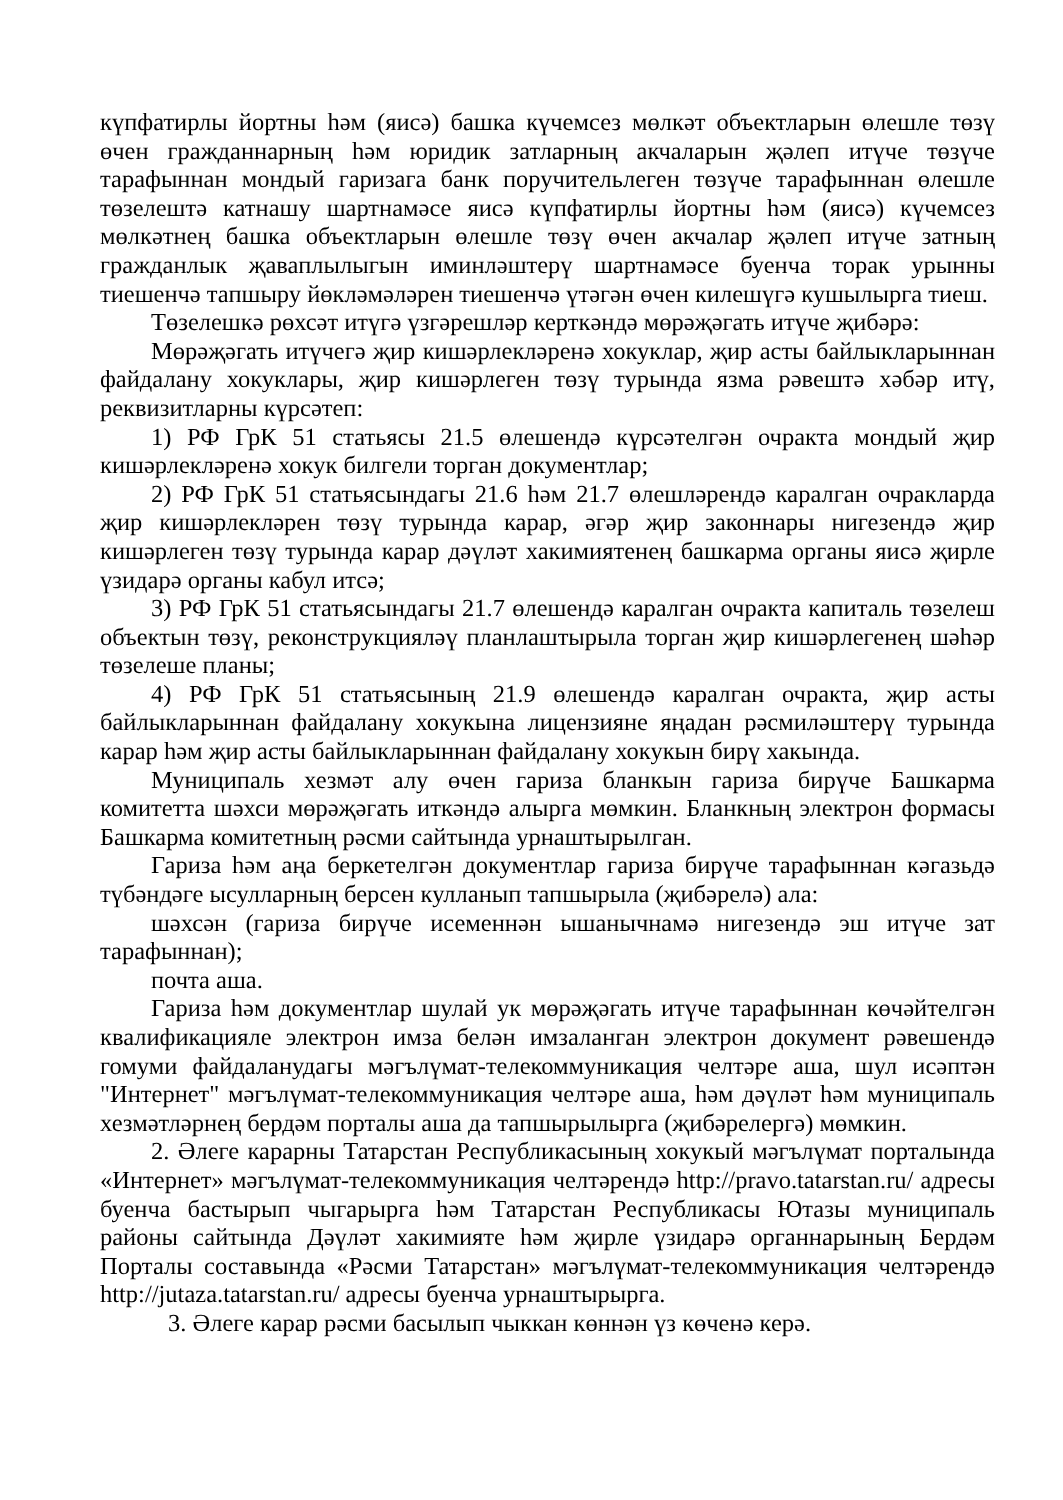күпфатирлы йортны һәм (яисә) башка күчемсез мөлкәт объектларын өлешле төзү өчен гражданнарның һәм юридик затларның акчаларын җәлеп итүче төзүче тарафыннан мондый гаризага банк поручительлеген төзүче тарафыннан өлешле төзелештә катнашу шартнамәсе яисә күпфатирлы йортны һәм (яисә) күчемсез мөлкәтнең башка объектларын өлешле төзү өчен акчалар җәлеп итүче затның гражданлык җаваплылыгын иминләштерү шартнамәсе буенча торак урынны тиешенчә тапшыру йөкләмәләрен тиешенчә үтәгән өчен килешүгә кушылырга тиеш.
Төзелешкә рөхсәт итүгә үзгәрешләр керткәндә мөрәҗәгать итүче җибәрә:
Мөрәҗәгать итүчегә җир кишәрлекләренә хокуклар, җир асты байлыкларыннан файдалану хокуклары, җир кишәрлеген төзү турында язма рәвештә хәбәр итү, реквизитларны күрсәтеп:
1) РФ ГрК 51 статьясы 21.5 өлешендә күрсәтелгән очракта мондый җир кишәрлекләренә хокук билгели торган документлар;
2) РФ ГрК 51 статьясындагы 21.6 һәм 21.7 өлешләрендә каралган очракларда җир кишәрлекләрен төзү турында карар, әгәр җир законнары нигезендә җир кишәрлеген төзү турында карар дәүләт хакимиятенең башкарма органы яисә җирле үзидарә органы кабул итсә;
3) РФ ГрК 51 статьясындагы 21.7 өлешендә каралган очракта капиталь төзелеш объектын төзү, реконструкцияләү планлаштырыла торган җир кишәрлегенең шәһәр төзелеше планы;
4) РФ ГрК 51 статьясының 21.9 өлешендә каралган очракта, җир асты байлыкларыннан файдалану хокукына лицензияне яңадан рәсмиләштерү турында карар һәм җир асты байлыкларыннан файдалану хокукын бирү хакында.
Муниципаль хезмәт алу өчен гариза бланкын гариза бирүче Башкарма комитетта шәхси мөрәҗәгать иткәндә алырга мөмкин. Бланкның электрон формасы Башкарма комитетның рәсми сайтында урнаштырылган.
Гариза һәм аңа беркетелгән документлар гариза бирүче тарафыннан кәгазьдә түбәндәге ысулларның берсен кулланып тапшырыла (җибәрелә) ала:
шәхсән (гариза бирүче исеменнән ышанычнамә нигезендә эш итүче зат тарафыннан);
почта аша.
Гариза һәм документлар шулай ук мөрәҗәгать итүче тарафыннан көчәйтелгән квалификацияле электрон имза белән имзаланган электрон документ рәвешендә гомуми файдаланудагы мәгълүмат-телекоммуникация челтәре аша, шул исәптән "Интернет" мәгълүмат-телекоммуникация челтәре аша, һәм дәүләт һәм муниципаль хезмәтләрнең бердәм порталы аша да тапшырылырга (җибәрелергә) мөмкин.
2. Әлеге карарны Татарстан Республикасының хокукый мәгълүмат порталында «Интернет» мәгълүмат-телекоммуникация челтәрендә http://pravo.tatarstan.ru/ адресы буенча бастырып чыгарырга һәм Татарстан Республикасы Ютазы муниципаль районы сайтында Дәүләт хакимияте һәм җирле үзидарә органнарының Бердәм Порталы составында «Рәсми Татарстан» мәгълүмат-телекоммуникация челтәрендә http://jutaza.tatarstan.ru/ адресы буенча урнаштырырга.
3. Әлеге карар рәсми басылып чыккан көннән үз көченә керә.